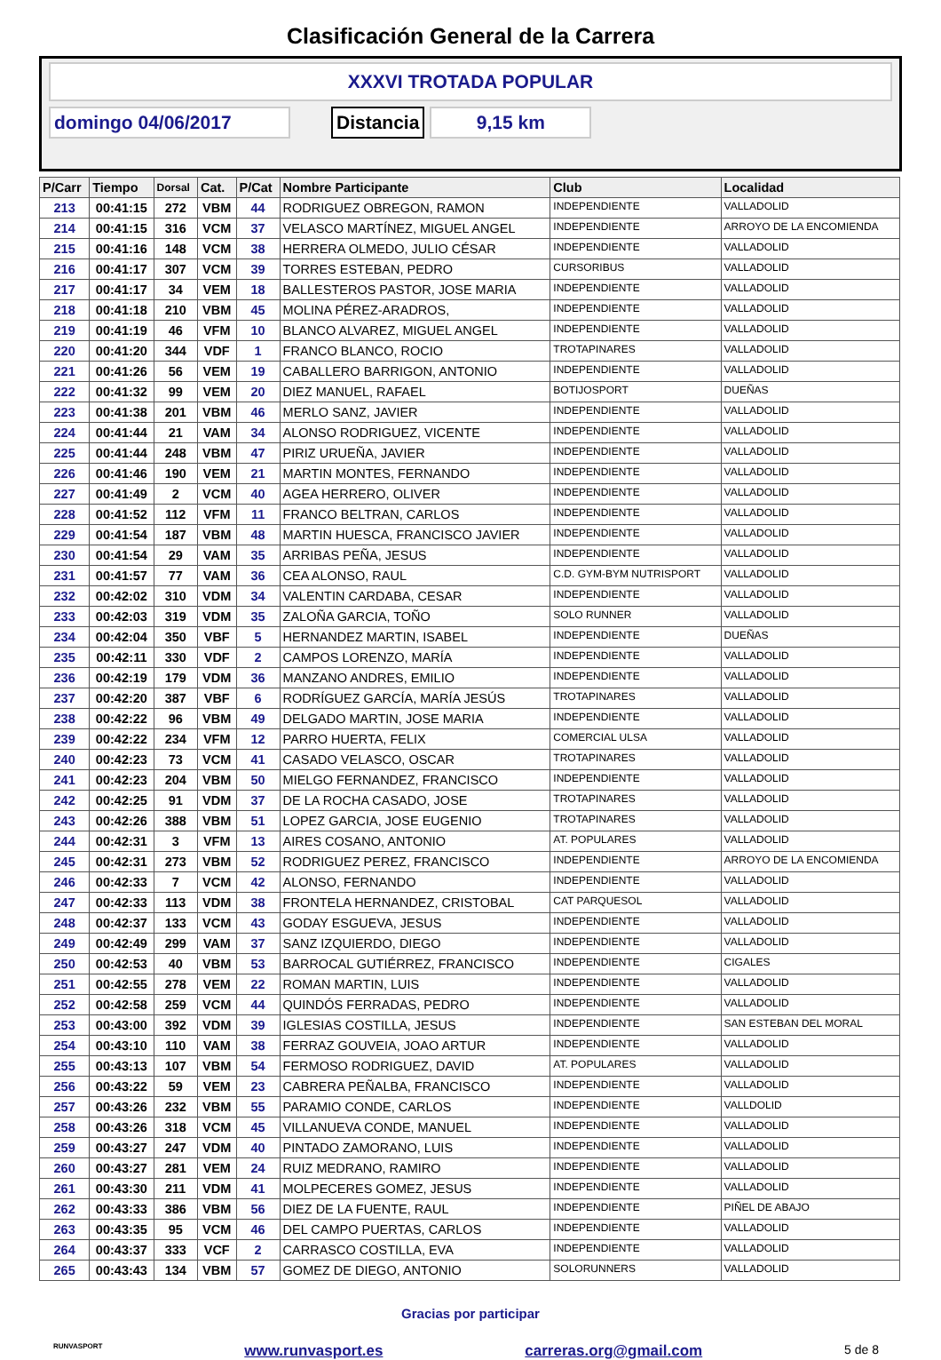Clasificación General de la Carrera
XXXVI TROTADA POPULAR
domingo 04/06/2017 Distancia 9,15 km
| P/Carr | Tiempo | Dorsal | Cat. | P/Cat | Nombre Participante | Club | Localidad |
| --- | --- | --- | --- | --- | --- | --- | --- |
| 213 | 00:41:15 | 272 | VBM | 44 | RODRIGUEZ OBREGON, RAMON | INDEPENDIENTE | VALLADOLID |
| 214 | 00:41:15 | 316 | VCM | 37 | VELASCO MARTÍNEZ, MIGUEL ANGEL | INDEPENDIENTE | ARROYO DE LA ENCOMIENDA |
| 215 | 00:41:16 | 148 | VCM | 38 | HERRERA OLMEDO, JULIO CÉSAR | INDEPENDIENTE | VALLADOLID |
| 216 | 00:41:17 | 307 | VCM | 39 | TORRES ESTEBAN, PEDRO | CURSORIBUS | VALLADOLID |
| 217 | 00:41:17 | 34 | VEM | 18 | BALLESTEROS PASTOR, JOSE MARIA | INDEPENDIENTE | VALLADOLID |
| 218 | 00:41:18 | 210 | VBM | 45 | MOLINA PÉREZ-ARADROS, | INDEPENDIENTE | VALLADOLID |
| 219 | 00:41:19 | 46 | VFM | 10 | BLANCO ALVAREZ, MIGUEL ANGEL | INDEPENDIENTE | VALLADOLID |
| 220 | 00:41:20 | 344 | VDF | 1 | FRANCO BLANCO, ROCIO | TROTAPINARES | VALLADOLID |
| 221 | 00:41:26 | 56 | VEM | 19 | CABALLERO BARRIGON, ANTONIO | INDEPENDIENTE | VALLADOLID |
| 222 | 00:41:32 | 99 | VEM | 20 | DIEZ MANUEL, RAFAEL | BOTIJOSPORT | DUEÑAS |
| 223 | 00:41:38 | 201 | VBM | 46 | MERLO SANZ, JAVIER | INDEPENDIENTE | VALLADOLID |
| 224 | 00:41:44 | 21 | VAM | 34 | ALONSO RODRIGUEZ, VICENTE | INDEPENDIENTE | VALLADOLID |
| 225 | 00:41:44 | 248 | VBM | 47 | PIRIZ URUEÑA, JAVIER | INDEPENDIENTE | VALLADOLID |
| 226 | 00:41:46 | 190 | VEM | 21 | MARTIN MONTES, FERNANDO | INDEPENDIENTE | VALLADOLID |
| 227 | 00:41:49 | 2 | VCM | 40 | AGEA HERRERO, OLIVER | INDEPENDIENTE | VALLADOLID |
| 228 | 00:41:52 | 112 | VFM | 11 | FRANCO BELTRAN, CARLOS | INDEPENDIENTE | VALLADOLID |
| 229 | 00:41:54 | 187 | VBM | 48 | MARTIN HUESCA, FRANCISCO JAVIER | INDEPENDIENTE | VALLADOLID |
| 230 | 00:41:54 | 29 | VAM | 35 | ARRIBAS PEÑA, JESUS | INDEPENDIENTE | VALLADOLID |
| 231 | 00:41:57 | 77 | VAM | 36 | CEA ALONSO, RAUL | C.D. GYM-BYM NUTRISPORT | VALLADOLID |
| 232 | 00:42:02 | 310 | VDM | 34 | VALENTIN CARDABA, CESAR | INDEPENDIENTE | VALLADOLID |
| 233 | 00:42:03 | 319 | VDM | 35 | ZALOÑA GARCIA, TOÑO | SOLO RUNNER | VALLADOLID |
| 234 | 00:42:04 | 350 | VBF | 5 | HERNANDEZ MARTIN, ISABEL | INDEPENDIENTE | DUEÑAS |
| 235 | 00:42:11 | 330 | VDF | 2 | CAMPOS LORENZO, MARÍA | INDEPENDIENTE | VALLADOLID |
| 236 | 00:42:19 | 179 | VDM | 36 | MANZANO ANDRES, EMILIO | INDEPENDIENTE | VALLADOLID |
| 237 | 00:42:20 | 387 | VBF | 6 | RODRÍGUEZ GARCÍA, MARÍA JESÚS | TROTAPINARES | VALLADOLID |
| 238 | 00:42:22 | 96 | VBM | 49 | DELGADO MARTIN, JOSE MARIA | INDEPENDIENTE | VALLADOLID |
| 239 | 00:42:22 | 234 | VFM | 12 | PARRO HUERTA, FELIX | COMERCIAL ULSA | VALLADOLID |
| 240 | 00:42:23 | 73 | VCM | 41 | CASADO VELASCO, OSCAR | TROTAPINARES | VALLADOLID |
| 241 | 00:42:23 | 204 | VBM | 50 | MIELGO FERNANDEZ, FRANCISCO | INDEPENDIENTE | VALLADOLID |
| 242 | 00:42:25 | 91 | VDM | 37 | DE LA ROCHA CASADO, JOSE | TROTAPINARES | VALLADOLID |
| 243 | 00:42:26 | 388 | VBM | 51 | LOPEZ GARCIA, JOSE EUGENIO | TROTAPINARES | VALLADOLID |
| 244 | 00:42:31 | 3 | VFM | 13 | AIRES COSANO, ANTONIO | AT. POPULARES | VALLADOLID |
| 245 | 00:42:31 | 273 | VBM | 52 | RODRIGUEZ PEREZ, FRANCISCO | INDEPENDIENTE | ARROYO DE LA ENCOMIENDA |
| 246 | 00:42:33 | 7 | VCM | 42 | ALONSO, FERNANDO | INDEPENDIENTE | VALLADOLID |
| 247 | 00:42:33 | 113 | VDM | 38 | FRONTELA HERNANDEZ, CRISTOBAL | CAT PARQUESOL | VALLADOLID |
| 248 | 00:42:37 | 133 | VCM | 43 | GODAY ESGUEVA, JESUS | INDEPENDIENTE | VALLADOLID |
| 249 | 00:42:49 | 299 | VAM | 37 | SANZ IZQUIERDO, DIEGO | INDEPENDIENTE | VALLADOLID |
| 250 | 00:42:53 | 40 | VBM | 53 | BARROCAL GUTIÉRREZ, FRANCISCO | INDEPENDIENTE | CIGALES |
| 251 | 00:42:55 | 278 | VEM | 22 | ROMAN MARTIN, LUIS | INDEPENDIENTE | VALLADOLID |
| 252 | 00:42:58 | 259 | VCM | 44 | QUINDÓS FERRADAS, PEDRO | INDEPENDIENTE | VALLADOLID |
| 253 | 00:43:00 | 392 | VDM | 39 | IGLESIAS COSTILLA, JESUS | INDEPENDIENTE | SAN ESTEBAN DEL MORAL |
| 254 | 00:43:10 | 110 | VAM | 38 | FERRAZ GOUVEIA, JOAO ARTUR | INDEPENDIENTE | VALLADOLID |
| 255 | 00:43:13 | 107 | VBM | 54 | FERMOSO RODRIGUEZ, DAVID | AT. POPULARES | VALLADOLID |
| 256 | 00:43:22 | 59 | VEM | 23 | CABRERA PEÑALBA, FRANCISCO | INDEPENDIENTE | VALLADOLID |
| 257 | 00:43:26 | 232 | VBM | 55 | PARAMIO CONDE, CARLOS | INDEPENDIENTE | VALLDOLID |
| 258 | 00:43:26 | 318 | VCM | 45 | VILLANUEVA CONDE, MANUEL | INDEPENDIENTE | VALLADOLID |
| 259 | 00:43:27 | 247 | VDM | 40 | PINTADO ZAMORANO, LUIS | INDEPENDIENTE | VALLADOLID |
| 260 | 00:43:27 | 281 | VEM | 24 | RUIZ MEDRANO, RAMIRO | INDEPENDIENTE | VALLADOLID |
| 261 | 00:43:30 | 211 | VDM | 41 | MOLPECERES GOMEZ, JESUS | INDEPENDIENTE | VALLADOLID |
| 262 | 00:43:33 | 386 | VBM | 56 | DIEZ DE LA FUENTE, RAUL | INDEPENDIENTE | PIÑEL DE ABAJO |
| 263 | 00:43:35 | 95 | VCM | 46 | DEL CAMPO PUERTAS, CARLOS | INDEPENDIENTE | VALLADOLID |
| 264 | 00:43:37 | 333 | VCF | 2 | CARRASCO COSTILLA, EVA | INDEPENDIENTE | VALLADOLID |
| 265 | 00:43:43 | 134 | VBM | 57 | GOMEZ DE DIEGO, ANTONIO | SOLORUNNERS | VALLADOLID |
Gracias por participar
RUNVASPORT www.runvasport.es carreras.org@gmail.com 5 de 8